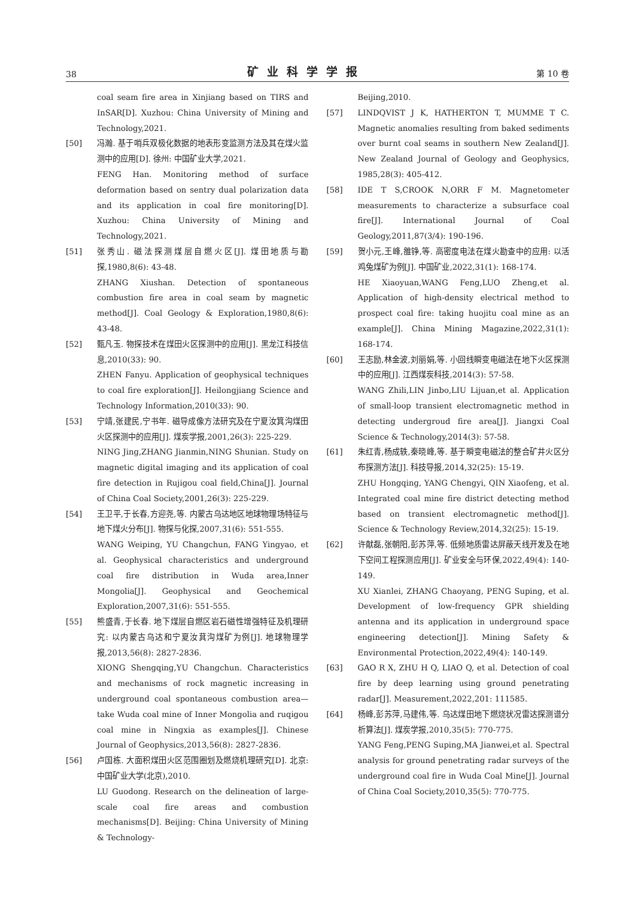38 矿业科学学报 第 10 卷
coal seam fire area in Xinjiang based on TIRS and InSAR[D]. Xuzhou: China University of Mining and Technology,2021.
[50] 冯瀚. 基于哨兵双极化数据的地表形变监测方法及其在煤火监测中的应用[D]. 徐州: 中国矿业大学,2021.
FENG Han. Monitoring method of surface deformation based on sentry dual polarization data and its application in coal fire monitoring[D]. Xuzhou: China University of Mining and Technology,2021.
[51] 张秀山. 磁法探测煤层自燃火区[J]. 煤田地质与勘探,1980,8(6): 43-48.
ZHANG Xiushan. Detection of spontaneous combustion fire area in coal seam by magnetic method[J]. Coal Geology & Exploration,1980,8(6): 43-48.
[52] 甄凡玉. 物探技术在煤田火区探测中的应用[J]. 黑龙江科技信息,2010(33): 90.
ZHEN Fanyu. Application of geophysical techniques to coal fire exploration[J]. Heilongjiang Science and Technology Information,2010(33): 90.
[53] 宁靖,张建民,宁书年. 磁导成像方法研究及在宁夏汝箕沟煤田火区探测中的应用[J]. 煤炭学报,2001,26(3): 225-229.
NING Jing,ZHANG Jianmin,NING Shunian. Study on magnetic digital imaging and its application of coal fire detection in Rujigou coal field,China[J]. Journal of China Coal Society,2001,26(3): 225-229.
[54] 王卫平,于长春,方迎尧,等. 内蒙古乌达地区地球物理场特征与地下煤火分布[J]. 物探与化探,2007,31(6): 551-555.
WANG Weiping, YU Changchun, FANG Yingyao, et al. Geophysical characteristics and underground coal fire distribution in Wuda area,Inner Mongolia[J]. Geophysical and Geochemical Exploration,2007,31(6): 551-555.
[55] 熊盛青,于长春. 地下煤层自燃区岩石磁性增强特征及机理研究: 以内蒙古乌达和宁夏汝萁沟煤矿为例[J]. 地球物理学报,2013,56(8): 2827-2836.
XIONG Shengqing,YU Changchun. Characteristics and mechanisms of rock magnetic increasing in underground coal spontaneous combustion area—take Wuda coal mine of Inner Mongolia and ruqigou coal mine in Ningxia as examples[J]. Chinese Journal of Geophysics,2013,56(8): 2827-2836.
[56] 卢国栋. 大面积煤田火区范围圈划及燃烧机理研究[D]. 北京: 中国矿业大学(北京),2010.
LU Guodong. Research on the delineation of large-scale coal fire areas and combustion mechanisms[D]. Beijing: China University of Mining & Technology-
Beijing,2010.
[57] LINDQVIST J K, HATHERTON T, MUMME T C. Magnetic anomalies resulting from baked sediments over burnt coal seams in southern New Zealand[J]. New Zealand Journal of Geology and Geophysics, 1985,28(3): 405-412.
[58] IDE T S,CROOK N,ORR F M. Magnetometer measurements to characterize a subsurface coal fire[J]. International Journal of Coal Geology,2011,87(3/4): 190-196.
[59] 贺小元,王峰,雒铮,等. 高密度电法在煤火勘查中的应用: 以活鸡兔煤矿为例[J]. 中国矿业,2022,31(1): 168-174.
HE Xiaoyuan,WANG Feng,LUO Zheng,et al. Application of high-density electrical method to prospect coal fire: taking huojitu coal mine as an example[J]. China Mining Magazine,2022,31(1): 168-174.
[60] 王志励,林金波,刘丽娟,等. 小回线瞬变电磁法在地下火区探测中的应用[J]. 江西煤炭科技,2014(3): 57-58.
WANG Zhili,LIN Jinbo,LIU Lijuan,et al. Application of small-loop transient electromagnetic method in detecting undergroud fire area[J]. Jiangxi Coal Science & Technology,2014(3): 57-58.
[61] 朱红青,杨成轶,秦晓峰,等. 基于瞬变电磁法的整合矿井火区分布探测方法[J]. 科技导报,2014,32(25): 15-19.
ZHU Hongqing, YANG Chengyi, QIN Xiaofeng, et al. Integrated coal mine fire district detecting method based on transient electromagnetic method[J]. Science & Technology Review,2014,32(25): 15-19.
[62] 许献磊,张朝阳,彭苏萍,等. 低频地质雷达屏蔽天线开发及在地下空间工程探测应用[J]. 矿业安全与环保,2022,49(4): 140-149.
XU Xianlei, ZHANG Chaoyang, PENG Suping, et al. Development of low-frequency GPR shielding antenna and its application in underground space engineering detection[J]. Mining Safety & Environmental Protection,2022,49(4): 140-149.
[63] GAO R X, ZHU H Q, LIAO Q, et al. Detection of coal fire by deep learning using ground penetrating radar[J]. Measurement,2022,201: 111585.
[64] 杨峰,彭苏萍,马建伟,等. 乌达煤田地下燃烧状况雷达探测谱分析算法[J]. 煤炭学报,2010,35(5): 770-775.
YANG Feng,PENG Suping,MA Jianwei,et al. Spectral analysis for ground penetrating radar surveys of the underground coal fire in Wuda Coal Mine[J]. Journal of China Coal Society,2010,35(5): 770-775.